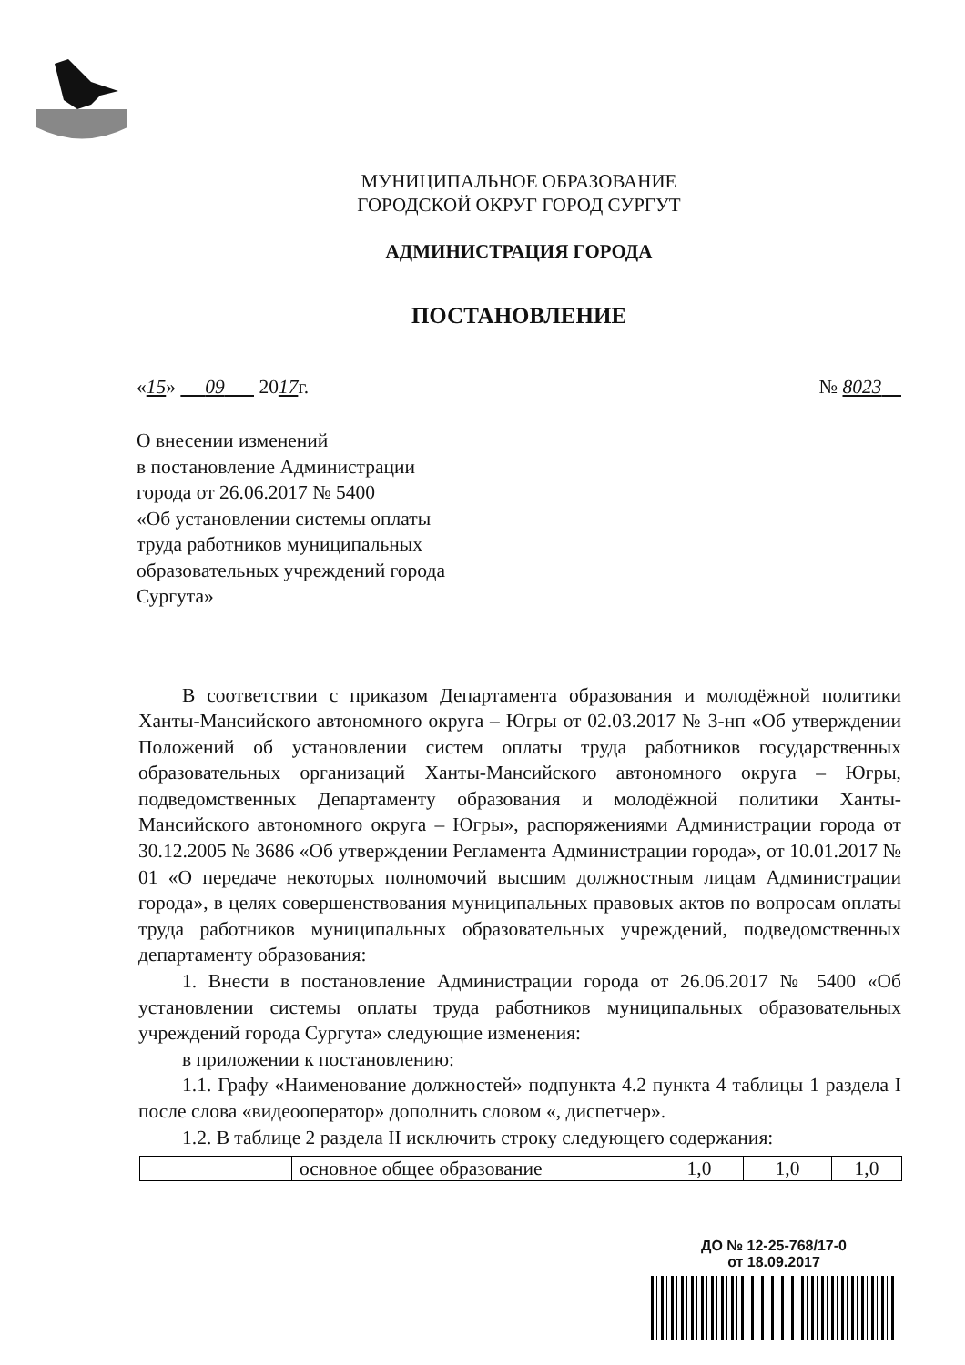МУНИЦИПАЛЬНОЕ ОБРАЗОВАНИЕ
ГОРОДСКОЙ ОКРУГ ГОРОД СУРГУТ
АДМИНИСТРАЦИЯ ГОРОДА
ПОСТАНОВЛЕНИЕ
«15» 09 2017г. № 8023
О внесении изменений
в постановление Администрации
города от 26.06.2017 № 5400
«Об установлении системы оплаты
труда работников муниципальных
образовательных учреждений города
Сургута»
В соответствии с приказом Департамента образования и молодёжной политики Ханты-Мансийского автономного округа – Югры от 02.03.2017 № 3-нп «Об утверждении Положений об установлении систем оплаты труда работников государственных образовательных организаций Ханты-Мансийского автономного округа – Югры, подведомственных Департаменту образования и молодёжной политики Ханты-Мансийского автономного округа – Югры», распоряжениями Администрации города от 30.12.2005 № 3686 «Об утверждении Регламента Администрации города», от 10.01.2017 № 01 «О передаче некоторых полномочий высшим должностным лицам Администрации города», в целях совершенствования муниципальных правовых актов по вопросам оплаты труда работников муниципальных образовательных учреждений, подведомственных департаменту образования:
1. Внести в постановление Администрации города от 26.06.2017 № 5400 «Об установлении системы оплаты труда работников муниципальных образовательных учреждений города Сургута» следующие изменения:
в приложении к постановлению:
1.1. Графу «Наименование должностей» подпункта 4.2 пункта 4 таблицы 1 раздела I после слова «видеооператор» дополнить словом «, диспетчер».
1.2. В таблице 2 раздела II исключить строку следующего содержания:
| | основное общее образование | 1,0 | 1,0 | 1,0 |
ДО № 12-25-768/17-0
от 18.09.2017